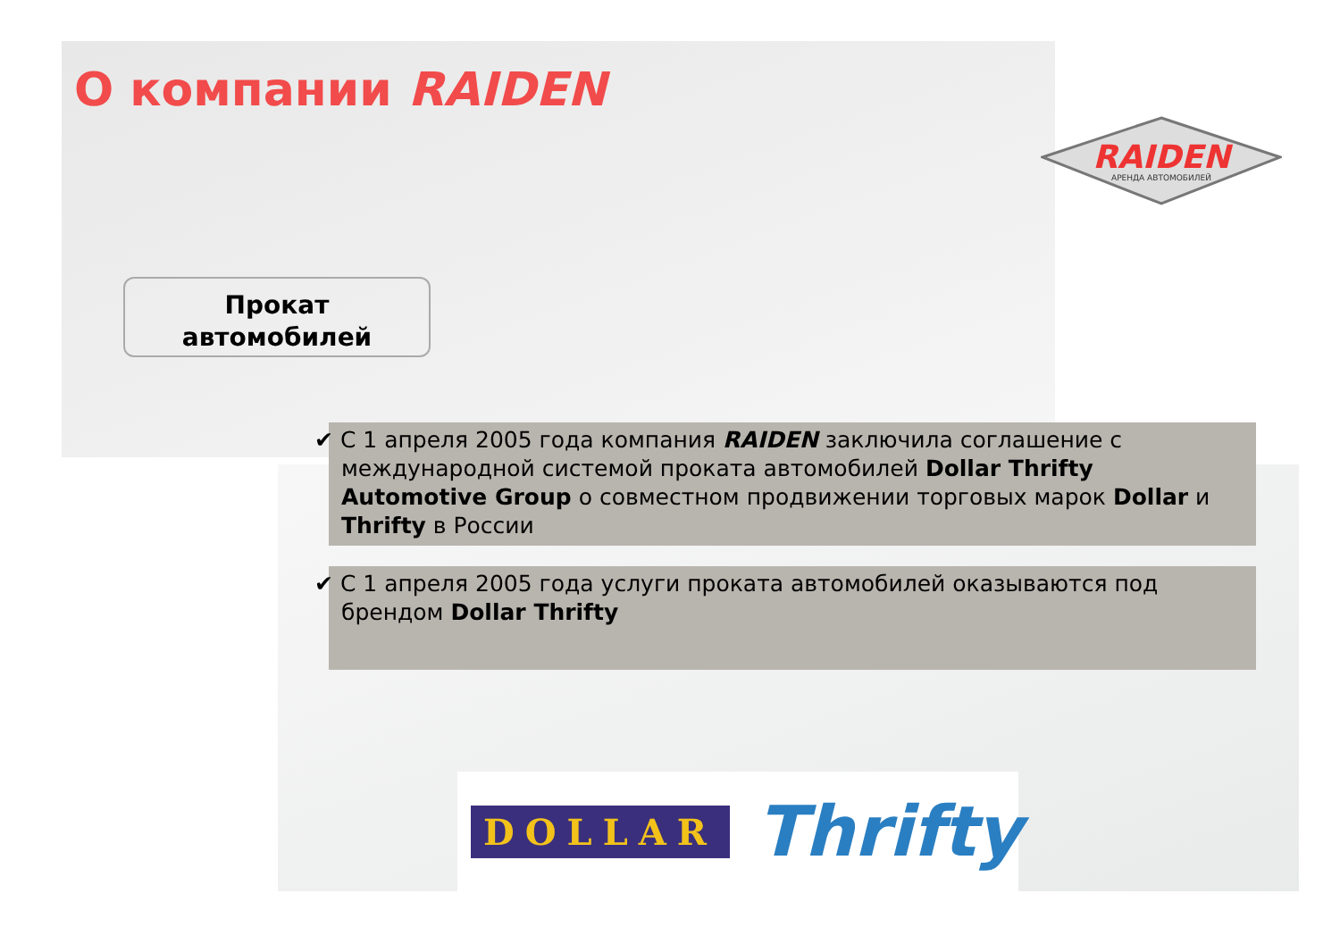О компании RAIDEN
RAIDEN
АРЕНДА АВТОМОБИЛЕЙ
Прокат
автомобилей
✔ С 1 апреля 2005 года компания RAIDEN заключила соглашение с международной системой проката автомобилей Dollar Thrifty Automotive Group о совместном продвижении торговых марок Dollar и Thrifty в России
✔ С 1 апреля 2005 года услуги проката автомобилей оказываются под брендом Dollar Thrifty
DOLLAR Thrifty